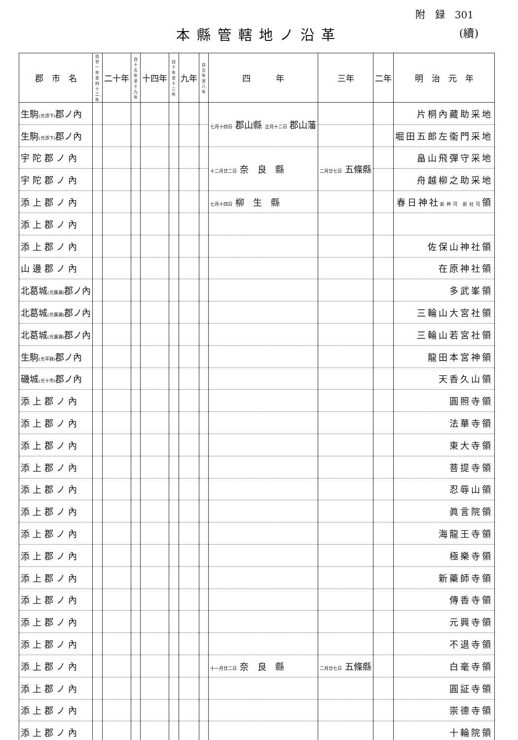附　録　301
本縣管轄地ノ沿革 (續)
| 郡 市 名 | 自廿一年 至四十二年 | 二十年 | 自十五年 至十九年 | 十四年 | 自十年 至十三年 | 九年 | 自五年 至八年 | 四 年 | 三年 | 二年 | 明 治 元 年 |
| --- | --- | --- | --- | --- | --- | --- | --- | --- | --- | --- | --- |
| 生駒 (元添下) 郡ノ內 | | | | | | | | 七月十四日 郡山縣 正月十二日 郡山藩 | | | 片桐內藏助采地 |
| 生駒 (元添下) 郡ノ內 | | | | | | | | | | | 堀田五郎左衞門采地 |
| 宇陀郡ノ內 | | | | | | | | 十二月廿二日 奈 良 縣 | 二月廿七日 五條縣 | | 畠山飛彈守采地 |
| 宇陀郡ノ內 | | | | | | | | | | | 舟越柳之助采地 |
| 添上郡ノ內 | | | | | | | | 七月十四日 柳 生 縣 | | | 春日神社 新神司 新社司 領 |
| 添上郡ノ內 | | | | | | | | | | | |
| 添上郡ノ內 | | | | | | | | | | | 佐保山神社領 |
| 山邊郡ノ內 | | | | | | | | | | | 在原神社領 |
| 北葛城 (元廣瀨) 郡ノ內 | | | | | | | | | | | 多武峯領 |
| 北葛城 (元廣瀨) 郡ノ內 | | | | | | | | | | | 三輪山大宮社領 |
| 北葛城 (元廣瀨) 郡ノ內 | | | | | | | | | | | 三輪山若宮社領 |
| 生駒 (元平群) 郡ノ內 | | | | | | | | | | | 龍田本宮神領 |
| 磯城 (元十市) 郡ノ內 | | | | | | | | | | | 天香久山領 |
| 添上郡ノ內 | | | | | | | | | | | 圓照寺領 |
| 添上郡ノ內 | | | | | | | | | | | 法華寺領 |
| 添上郡ノ內 | | | | | | | | | | | 東大寺領 |
| 添上郡ノ內 | | | | | | | | | | | 菩提寺領 |
| 添上郡ノ內 | | | | | | | | | | | 忍辱山領 |
| 添上郡ノ內 | | | | | | | | | | | 眞言院領 |
| 添上郡ノ內 | | | | | | | | | | | 海龍王寺領 |
| 添上郡ノ內 | | | | | | | | | | | 極樂寺領 |
| 添上郡ノ內 | | | | | | | | | | | 新藥師寺領 |
| 添上郡ノ內 | | | | | | | | | | | 傳香寺領 |
| 添上郡ノ內 | | | | | | | | | | | 元興寺領 |
| 添上郡ノ內 | | | | | | | | | | | 不退寺領 |
| 添上郡ノ內 | | | | | | | | 十一月廿二日 奈 良 縣 | 二月廿七日 五條縣 | | 白毫寺領 |
| 添上郡ノ內 | | | | | | | | | | | 圓証寺領 |
| 添上郡ノ內 | | | | | | | | | | | 崇德寺領 |
| 添上郡ノ內 | | | | | | | | | | | 十輪院領 |